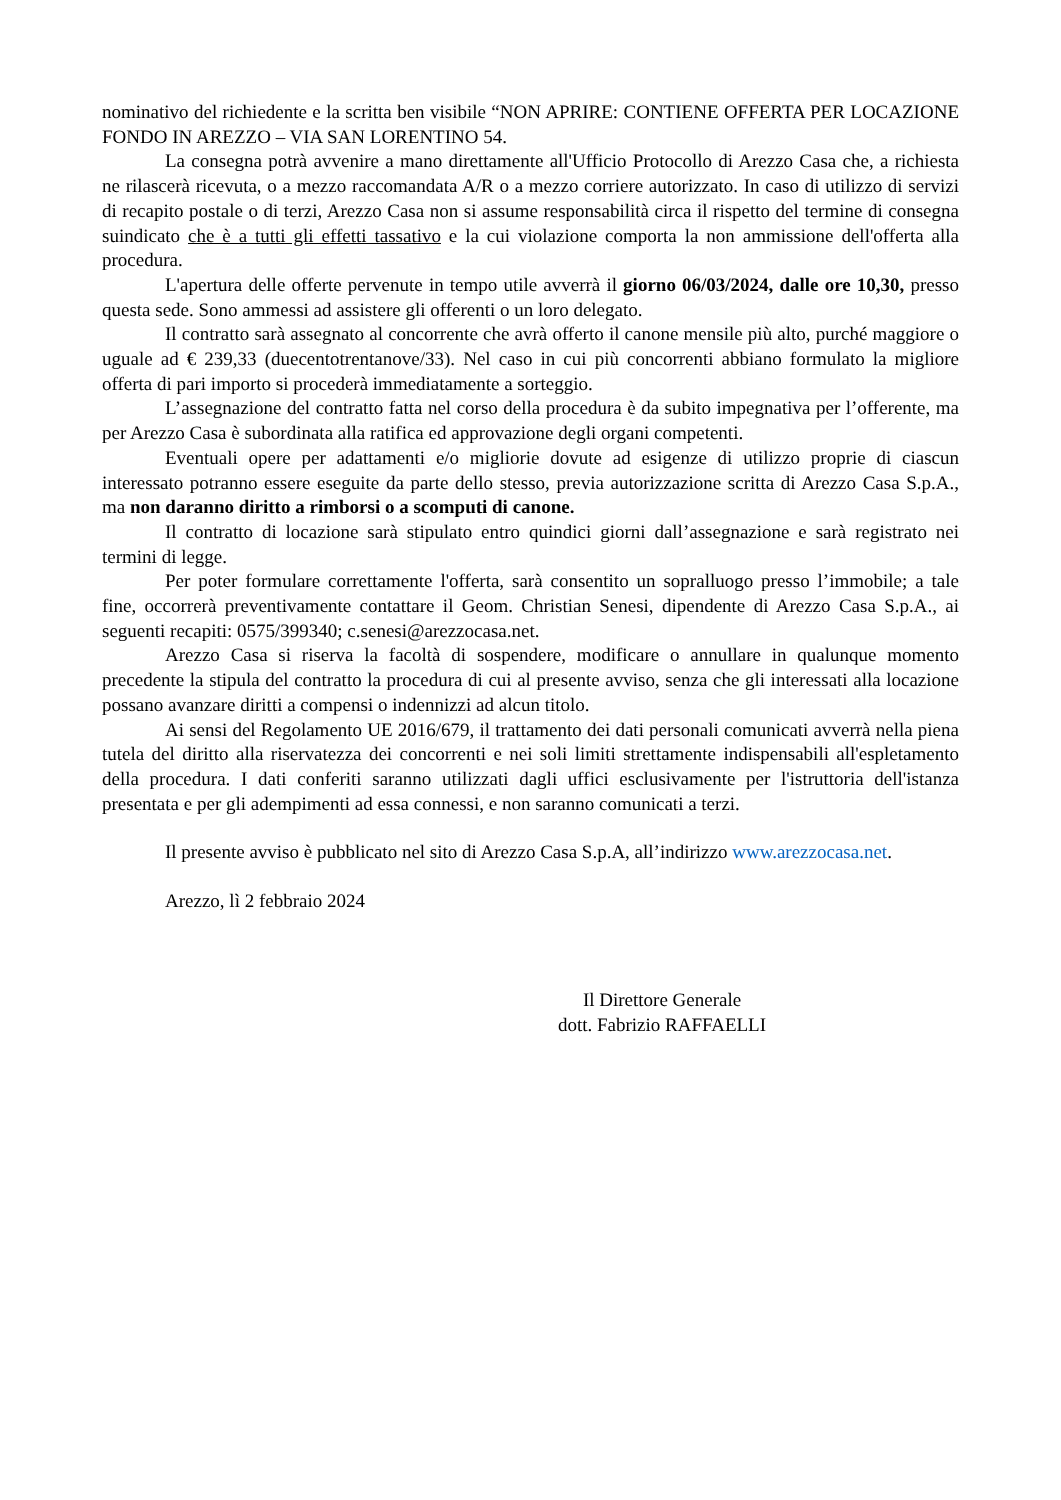nominativo del richiedente e la scritta ben visibile “NON APRIRE: CONTIENE OFFERTA PER LOCAZIONE FONDO IN AREZZO – VIA SAN LORENTINO 54.
La consegna potrà avvenire a mano direttamente all'Ufficio Protocollo di Arezzo Casa che, a richiesta ne rilascerà ricevuta, o a mezzo raccomandata A/R o a mezzo corriere autorizzato. In caso di utilizzo di servizi di recapito postale o di terzi, Arezzo Casa non si assume responsabilità circa il rispetto del termine di consegna suindicato che è a tutti gli effetti tassativo e la cui violazione comporta la non ammissione dell'offerta alla procedura.
L'apertura delle offerte pervenute in tempo utile avverrà il giorno 06/03/2024, dalle ore 10,30, presso questa sede. Sono ammessi ad assistere gli offerenti o un loro delegato.
Il contratto sarà assegnato al concorrente che avrà offerto il canone mensile più alto, purché maggiore o uguale ad € 239,33 (duecentotrentanove/33). Nel caso in cui più concorrenti abbiano formulato la migliore offerta di pari importo si procederà immediatamente a sorteggio.
L’assegnazione del contratto fatta nel corso della procedura è da subito impegnativa per l’offerente, ma per Arezzo Casa è subordinata alla ratifica ed approvazione degli organi competenti.
Eventuali opere per adattamenti e/o migliorie dovute ad esigenze di utilizzo proprie di ciascun interessato potranno essere eseguite da parte dello stesso, previa autorizzazione scritta di Arezzo Casa S.p.A., ma non daranno diritto a rimborsi o a scomputi di canone.
Il contratto di locazione sarà stipulato entro quindici giorni dall’assegnazione e sarà registrato nei termini di legge.
Per poter formulare correttamente l'offerta, sarà consentito un sopralluogo presso l’immobile; a tale fine, occorrerà preventivamente contattare il Geom. Christian Senesi, dipendente di Arezzo Casa S.p.A., ai seguenti recapiti: 0575/399340; c.senesi@arezzocasa.net.
Arezzo Casa si riserva la facoltà di sospendere, modificare o annullare in qualunque momento precedente la stipula del contratto la procedura di cui al presente avviso, senza che gli interessati alla locazione possano avanzare diritti a compensi o indennizzi ad alcun titolo.
Ai sensi del Regolamento UE 2016/679, il trattamento dei dati personali comunicati avverrà nella piena tutela del diritto alla riservatezza dei concorrenti e nei soli limiti strettamente indispensabili all'espletamento della procedura. I dati conferiti saranno utilizzati dagli uffici esclusivamente per l'istruttoria dell'istanza presentata e per gli adempimenti ad essa connessi, e non saranno comunicati a terzi.
Il presente avviso è pubblicato nel sito di Arezzo Casa S.p.A, all’indirizzo www.arezzocasa.net.
Arezzo, lì 2 febbraio 2024
Il Direttore Generale
dott. Fabrizio RAFFAELLI